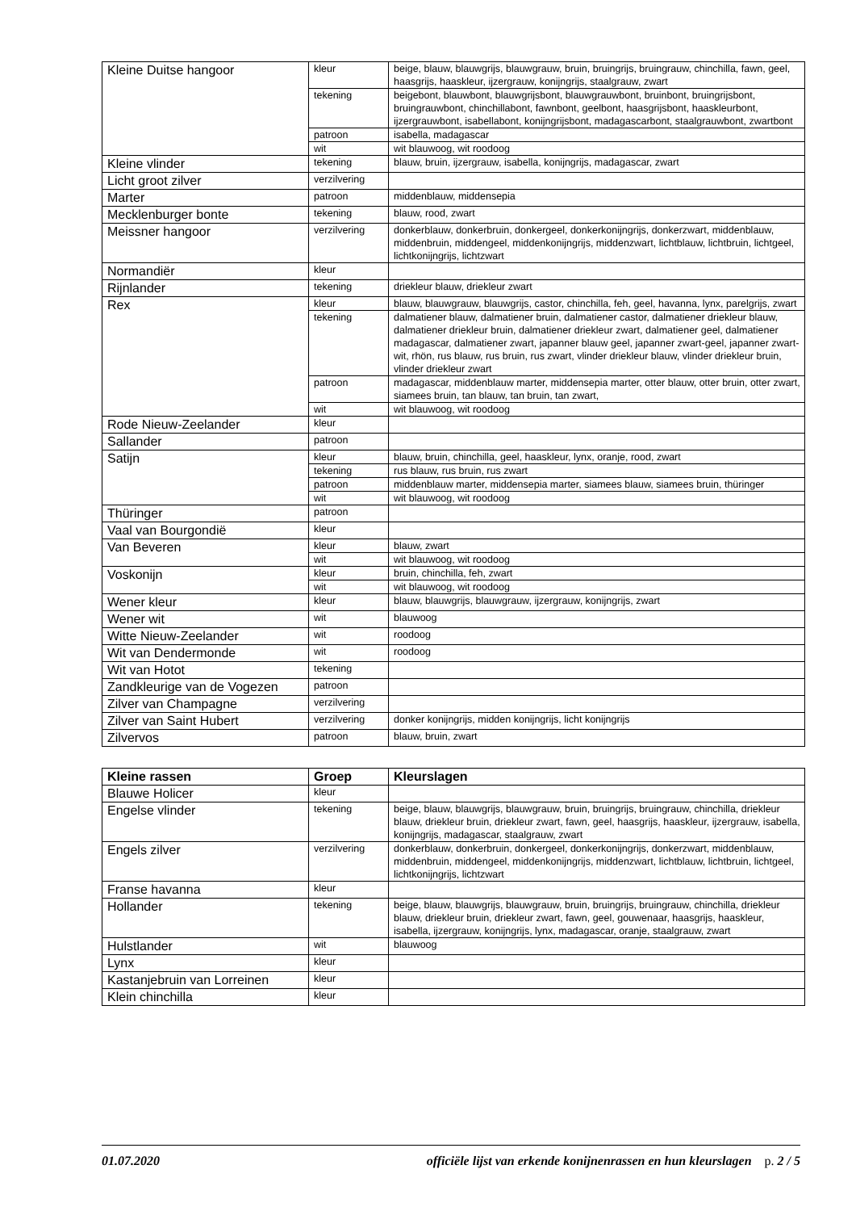| Kleine Duitse hangoor | kleur | beige, blauw, blauwgrijs, blauwgrauw, bruin, bruingrijs, bruingrauw, chinchilla, fawn, geel, haasgrijs, haaskleur, ijzergrauw, konijngrijs, staalgrauw, zwart |
| | tekening | beigebont, blauwbont, blauwgrijsbont, blauwgrauwbont, bruinbont, bruingrijsbont, bruingrauwbont, chinchillabont, fawnbont, geelbont, haasgrijsbont, haaskleurbont, ijzergrauwbont, isabellabont, konijngrijsbont, madagascarbont, staalgrauwbont, zwartbont |
| | patroon | isabella, madagascar |
| | wit | wit blauwoog, wit roodoog |
| Kleine vlinder | tekening | blauw, bruin, ijzergrauw, isabella, konijngrijs, madagascar, zwart |
| Licht groot zilver | verzilvering | |
| Marter | patroon | middenblauw, middensepia |
| Mecklenburger bonte | tekening | blauw, rood, zwart |
| Meissner hangoor | verzilvering | donkerblauw, donkerbruin, donkergeel, donkerkonijngrijs, donkerzwart, middenblauw, middenbruin, middengeel, middenkonijngrijs, middenzwart, lichtblauw, lichtbruin, lichtgeel, lichtkonijngrijs, lichtzwart |
| Normandiër | kleur | |
| Rijnlander | tekening | driekleur blauw, driekleur zwart |
| Rex | kleur | blauw, blauwgrauw, blauwgrijs, castor, chinchilla, feh, geel, havanna, lynx, parelgrijs, zwart |
| | tekening | dalmatiener blauw, dalmatiener bruin, dalmatiener castor, dalmatiener driekleur blauw, dalmatiener driekleur bruin, dalmatiener driekleur zwart, dalmatiener geel, dalmatiener madagascar, dalmatiener zwart, japanner blauw geel, japanner zwart-geel, japanner zwart-wit, rhön, rus blauw, rus bruin, rus zwart, vlinder driekleur blauw, vlinder driekleur bruin, vlinder driekleur zwart |
| | patroon | madagascar, middenblauw marter, middensepia marter, otter blauw, otter bruin, otter zwart, siamees bruin, tan blauw, tan bruin, tan zwart, |
| | wit | wit blauwoog, wit roodoog |
| Rode Nieuw-Zeelander | kleur | |
| Sallander | patroon | |
| Satijn | kleur | blauw, bruin, chinchilla, geel, haaskleur, lynx, oranje, rood, zwart |
| | tekening | rus blauw, rus bruin, rus zwart |
| | patroon | middenblauw marter, middensepia marter, siamees blauw, siamees bruin, thüringer |
| | wit | wit blauwoog, wit roodoog |
| Thüringer | patroon | |
| Vaal van Bourgondië | kleur | |
| Van Beveren | kleur | blauw, zwart |
| | wit | wit blauwoog, wit roodoog |
| Voskonijn | kleur | bruin, chinchilla, feh, zwart |
| | wit | wit blauwoog, wit roodoog |
| Wener kleur | kleur | blauw, blauwgrijs, blauwgrauw, ijzergrauw, konijngrijs, zwart |
| Wener wit | wit | blauwoog |
| Witte Nieuw-Zeelander | wit | roodoog |
| Wit van Dendermonde | wit | roodoog |
| Wit van Hotot | tekening | |
| Zandkleurige van de Vogezen | patroon | |
| Zilver van Champagne | verzilvering | |
| Zilver van Saint Hubert | verzilvering | donker konijngrijs, midden konijngrijs, licht konijngrijs |
| Zilvervos | patroon | blauw, bruin, zwart |
| Kleine rassen | Groep | Kleurslagen |
| --- | --- | --- |
| Blauwe Holicer | kleur | |
| Engelse vlinder | tekening | beige, blauw, blauwgrijs, blauwgrauw, bruin, bruingrijs, bruingrauw, chinchilla, driekleur blauw, driekleur bruin, driekleur zwart, fawn, geel, haasgrijs, haaskleur, ijzergrauw, isabella, konijngrijs, madagascar, staalgrauw, zwart |
| Engels zilver | verzilvering | donkerblauw, donkerbruin, donkergeel, donkerkonijngrijs, donkerzwart, middenblauw, middenbruin, middengeel, middenkonijngrijs, middenzwart, lichtblauw, lichtbruin, lichtgeel, lichtkonijngrijs, lichtzwart |
| Franse havanna | kleur | |
| Hollander | tekening | beige, blauw, blauwgrijs, blauwgrauw, bruin, bruingrijs, bruingrauw, chinchilla, driekleur blauw, driekleur bruin, driekleur zwart, fawn, geel, gouwenaar, haasgrijs, haaskleur, isabella, ijzergrauw, konijngrijs, lynx, madagascar, oranje, staalgrauw, zwart |
| Hulstlander | wit | blauwoog |
| Lynx | kleur | |
| Kastanjebruin van Lorreinen | kleur | |
| Klein chinchilla | kleur | |
01.07.2020 officiële lijst van erkende konijnenrassen en hun kleurslagen p. 2 / 5